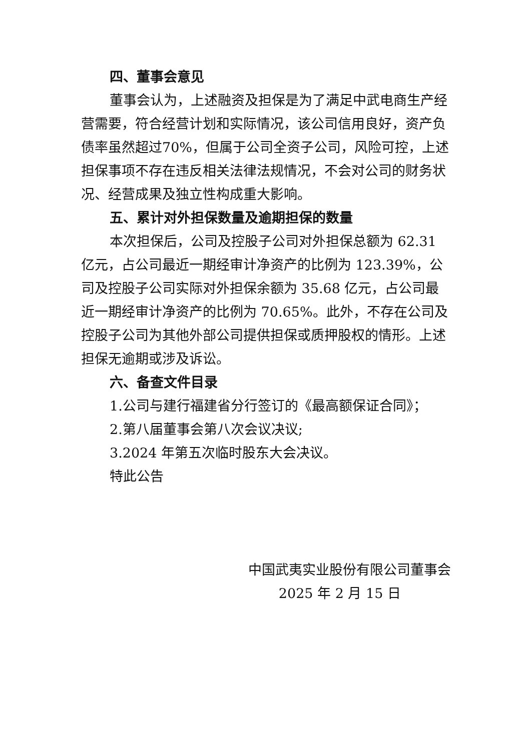四、董事会意见
董事会认为，上述融资及担保是为了满足中武电商生产经营需要，符合经营计划和实际情况，该公司信用良好，资产负债率虽然超过70%，但属于公司全资子公司，风险可控，上述担保事项不存在违反相关法律法规情况，不会对公司的财务状况、经营成果及独立性构成重大影响。
五、累计对外担保数量及逾期担保的数量
本次担保后，公司及控股子公司对外担保总额为 62.31 亿元，占公司最近一期经审计净资产的比例为 123.39%，公司及控股子公司实际对外担保余额为 35.68 亿元，占公司最近一期经审计净资产的比例为 70.65%。此外，不存在公司及控股子公司为其他外部公司提供担保或质押股权的情形。上述担保无逾期或涉及诉讼。
六、备查文件目录
1.公司与建行福建省分行签订的《最高额保证合同》；
2.第八届董事会第八次会议决议;
3.2024 年第五次临时股东大会决议。
特此公告
中国武夷实业股份有限公司董事会
2025 年 2 月 15 日